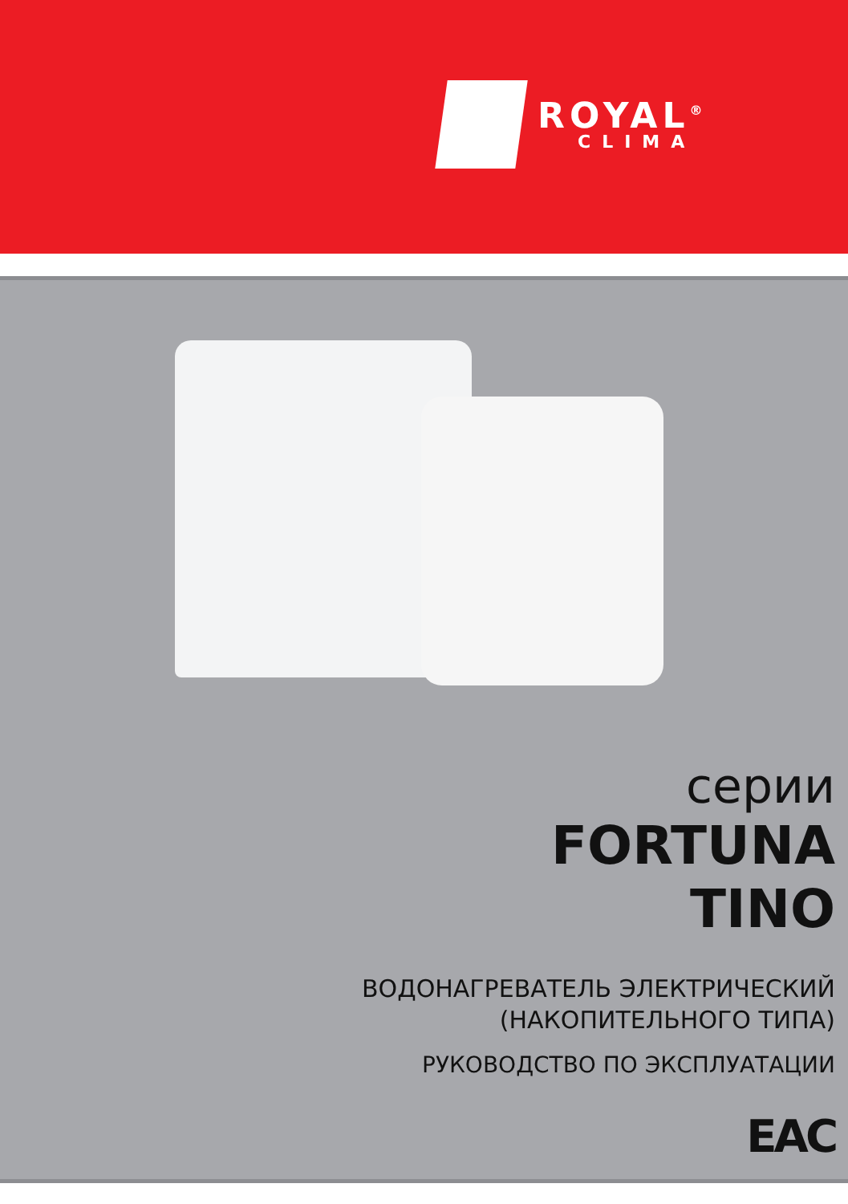ROYAL<sup>®</sup>
CLIMA
серии
FORTUNA
TINO
ВОДОНАГРЕВАТЕЛЬ ЭЛЕКТРИЧЕСКИЙ
(НАКОПИТЕЛЬНОГО ТИПА)
РУКОВОДСТВО ПО ЭКСПЛУАТАЦИИ
EAC